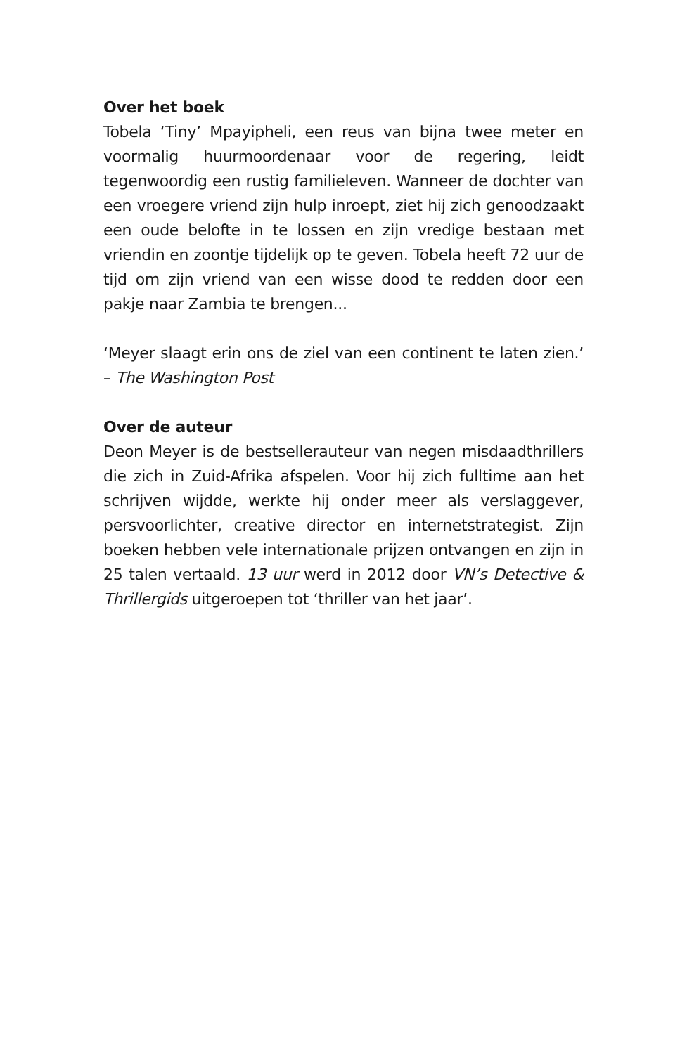Over het boek
Tobela ‘Tiny’ Mpayipheli, een reus van bijna twee meter en voormalig huurmoordenaar voor de regering, leidt tegenwoordig een rustig familieleven. Wanneer de dochter van een vroegere vriend zijn hulp inroept, ziet hij zich genoodzaakt een oude belofte in te lossen en zijn vredige bestaan met vriendin en zoontje tijdelijk op te geven. Tobela heeft 72 uur de tijd om zijn vriend van een wisse dood te redden door een pakje naar Zambia te brengen...
‘Meyer slaagt erin ons de ziel van een continent te laten zien.’ – The Washington Post
Over de auteur
Deon Meyer is de bestsellerauteur van negen misdaadthrillers die zich in Zuid-Afrika afspelen. Voor hij zich fulltime aan het schrijven wijdde, werkte hij onder meer als verslaggever, persvoorlichter, creative director en internetstrategist. Zijn boeken hebben vele internationale prijzen ontvangen en zijn in 25 talen vertaald. 13 uur werd in 2012 door VN’s Detective & Thrillergids uitgeroepen tot ‘thriller van het jaar’.